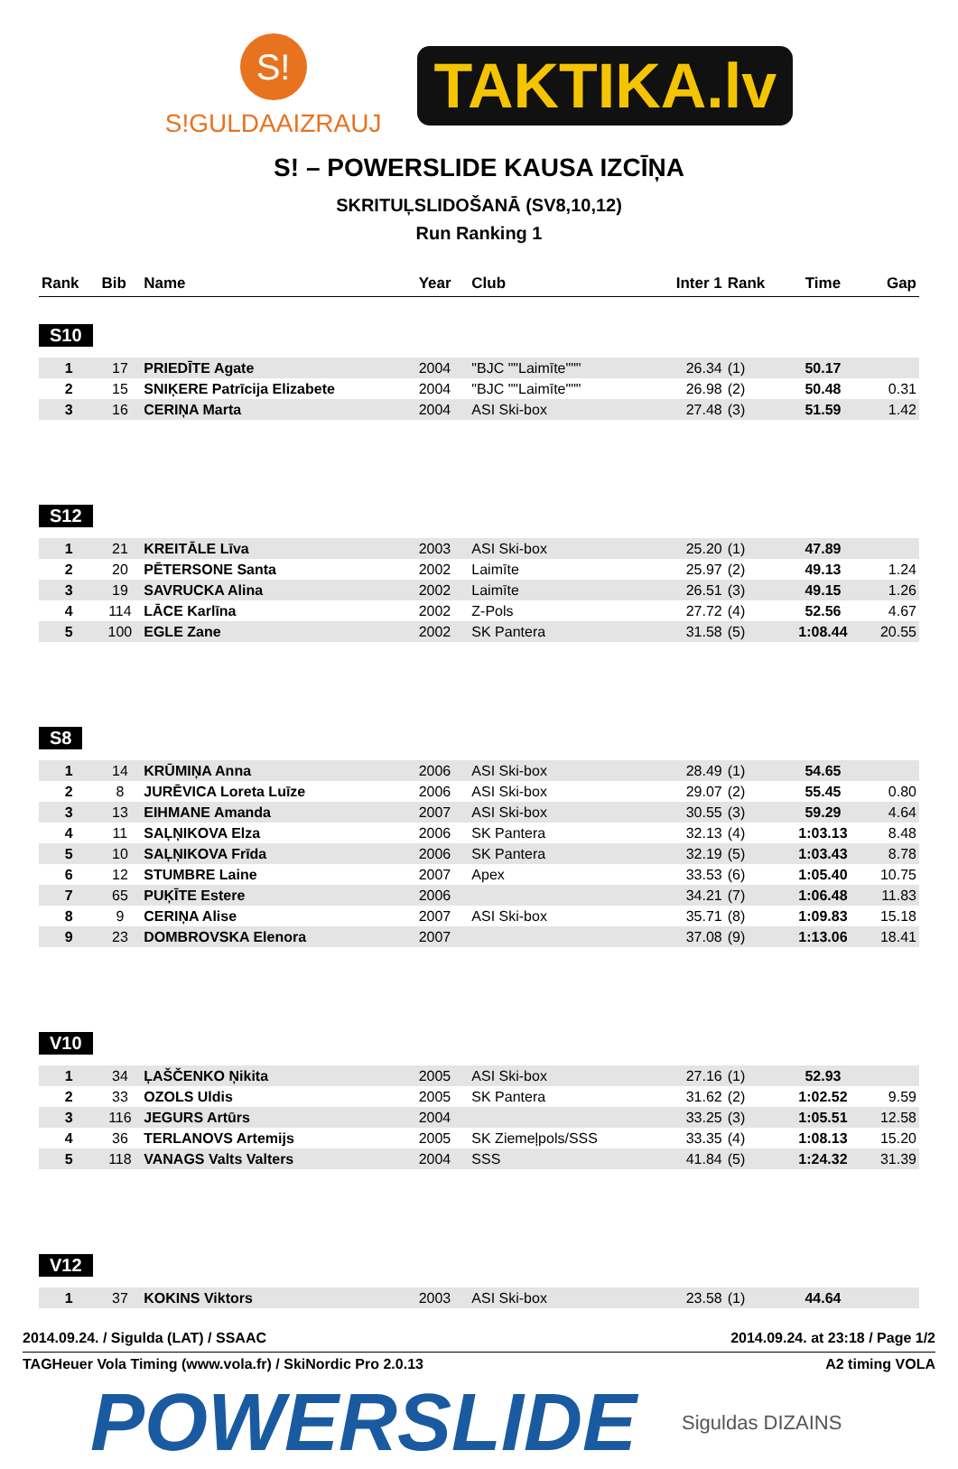S!
S!GULDAAIZRAUJ
TAKTIKA.lv
S! – POWERSLIDE KAUSA IZCĪŅA
SKRITUĻSLIDOŠANĀ (SV8,10,12)
Run Ranking 1
| Rank | Bib | Name | Year | Club | Inter 1 | Rank | Time | Gap |
| --- | --- | --- | --- | --- | --- | --- | --- | --- |
| S10 | | | | | | | | |
| 1 | 17 | PRIEDĪTE Agate | 2004 | "BJC ""Laimīte""" | 26.34 | (1) | 50.17 | |
| 2 | 15 | SNIĶERE Patrīcija Elizabete | 2004 | "BJC ""Laimīte""" | 26.98 | (2) | 50.48 | 0.31 |
| 3 | 16 | CERIŅA Marta | 2004 | ASI Ski-box | 27.48 | (3) | 51.59 | 1.42 |
| S12 | | | | | | | | |
| 1 | 21 | KREITĀLE Līva | 2003 | ASI Ski-box | 25.20 | (1) | 47.89 | |
| 2 | 20 | PĒTERSONE Santa | 2002 | Laimīte | 25.97 | (2) | 49.13 | 1.24 |
| 3 | 19 | SAVRUCKA Alina | 2002 | Laimīte | 26.51 | (3) | 49.15 | 1.26 |
| 4 | 114 | LĀCE Karlīna | 2002 | Z-Pols | 27.72 | (4) | 52.56 | 4.67 |
| 5 | 100 | EGLE Zane | 2002 | SK Pantera | 31.58 | (5) | 1:08.44 | 20.55 |
| S8 | | | | | | | | |
| 1 | 14 | KRŪMIŅA Anna | 2006 | ASI Ski-box | 28.49 | (1) | 54.65 | |
| 2 | 8 | JURĒVICA Loreta Luīze | 2006 | ASI Ski-box | 29.07 | (2) | 55.45 | 0.80 |
| 3 | 13 | EIHMANE Amanda | 2007 | ASI Ski-box | 30.55 | (3) | 59.29 | 4.64 |
| 4 | 11 | SAĻŅIKOVA Elza | 2006 | SK Pantera | 32.13 | (4) | 1:03.13 | 8.48 |
| 5 | 10 | SAĻŅIKOVA Frīda | 2006 | SK Pantera | 32.19 | (5) | 1:03.43 | 8.78 |
| 6 | 12 | STUMBRE Laine | 2007 | Apex | 33.53 | (6) | 1:05.40 | 10.75 |
| 7 | 65 | PUĶĪTE Estere | 2006 | | 34.21 | (7) | 1:06.48 | 11.83 |
| 8 | 9 | CERIŅA Alise | 2007 | ASI Ski-box | 35.71 | (8) | 1:09.83 | 15.18 |
| 9 | 23 | DOMBROVSKA Elenora | 2007 | | 37.08 | (9) | 1:13.06 | 18.41 |
| V10 | | | | | | | | |
| 1 | 34 | ĻAŠČENKO Ņikita | 2005 | ASI Ski-box | 27.16 | (1) | 52.93 | |
| 2 | 33 | OZOLS Uldis | 2005 | SK Pantera | 31.62 | (2) | 1:02.52 | 9.59 |
| 3 | 116 | JEGURS Artūrs | 2004 | | 33.25 | (3) | 1:05.51 | 12.58 |
| 4 | 36 | TERLANOVS Artemijs | 2005 | SK Ziemeļpols/SSS | 33.35 | (4) | 1:08.13 | 15.20 |
| 5 | 118 | VANAGS Valts Valters | 2004 | SSS | 41.84 | (5) | 1:24.32 | 31.39 |
| V12 | | | | | | | | |
| 1 | 37 | KOKINS Viktors | 2003 | ASI Ski-box | 23.58 | (1) | 44.64 | |
2014.09.24. / Sigulda (LAT) / SSAAC 2014.09.24. at 23:18 / Page 1/2
TAGHeuer Vola Timing (www.vola.fr) / SkiNordic Pro 2.0.13 A2 timing VOLA
POWERSLIDE Siguldas DIZAINS